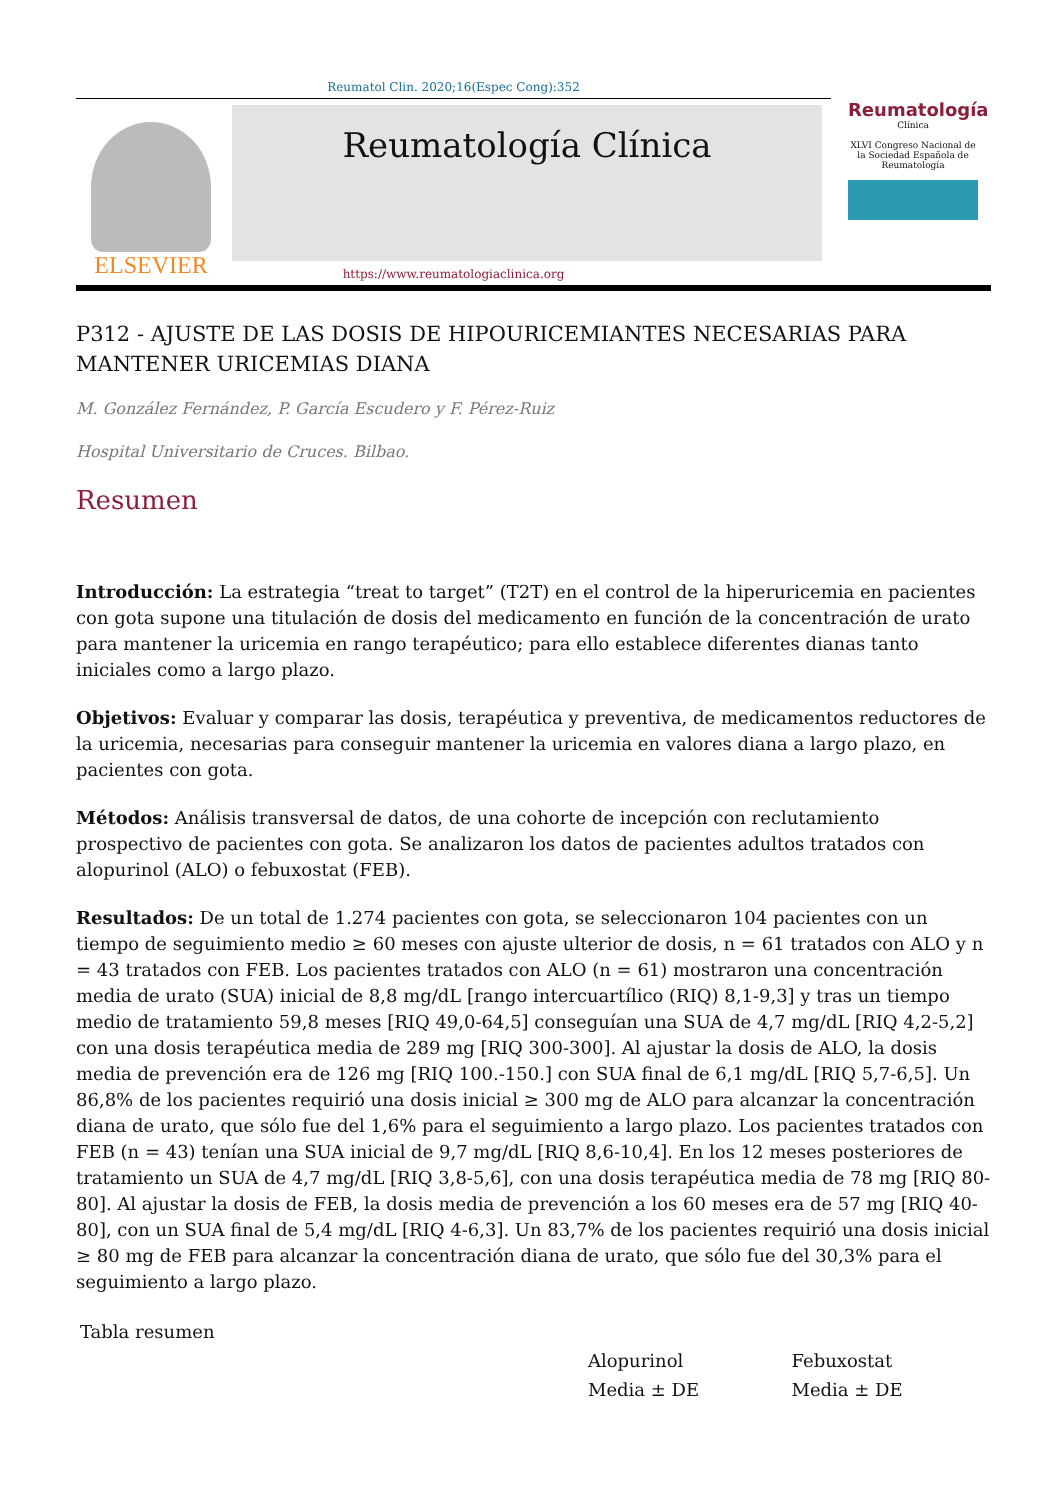Reumatol Clin. 2020;16(Espec Cong):352
ELSEVIER
Reumatología Clínica
Reumatología
Clínica
XLVI Congreso Nacional de la Sociedad Española de Reumatología
https://www.reumatologiaclinica.org
P312 - AJUSTE DE LAS DOSIS DE HIPOURICEMIANTES NECESARIAS PARA MANTENER URICEMIAS DIANA
M. González Fernández, P. García Escudero y F. Pérez-Ruiz
Hospital Universitario de Cruces. Bilbao.
Resumen
Introducción: La estrategia “treat to target” (T2T) en el control de la hiperuricemia en pacientes con gota supone una titulación de dosis del medicamento en función de la concentración de urato para mantener la uricemia en rango terapéutico; para ello establece diferentes dianas tanto iniciales como a largo plazo.
Objetivos: Evaluar y comparar las dosis, terapéutica y preventiva, de medicamentos reductores de la uricemia, necesarias para conseguir mantener la uricemia en valores diana a largo plazo, en pacientes con gota.
Métodos: Análisis transversal de datos, de una cohorte de incepción con reclutamiento prospectivo de pacientes con gota. Se analizaron los datos de pacientes adultos tratados con alopurinol (ALO) o febuxostat (FEB).
Resultados: De un total de 1.274 pacientes con gota, se seleccionaron 104 pacientes con un tiempo de seguimiento medio ≥ 60 meses con ajuste ulterior de dosis, n = 61 tratados con ALO y n = 43 tratados con FEB. Los pacientes tratados con ALO (n = 61) mostraron una concentración media de urato (SUA) inicial de 8,8 mg/dL [rango intercuartílico (RIQ) 8,1-9,3] y tras un tiempo medio de tratamiento 59,8 meses [RIQ 49,0-64,5] conseguían una SUA de 4,7 mg/dL [RIQ 4,2-5,2] con una dosis terapéutica media de 289 mg [RIQ 300-300]. Al ajustar la dosis de ALO, la dosis media de prevención era de 126 mg [RIQ 100.-150.] con SUA final de 6,1 mg/dL [RIQ 5,7-6,5]. Un 86,8% de los pacientes requirió una dosis inicial ≥ 300 mg de ALO para alcanzar la concentración diana de urato, que sólo fue del 1,6% para el seguimiento a largo plazo. Los pacientes tratados con FEB (n = 43) tenían una SUA inicial de 9,7 mg/dL [RIQ 8,6-10,4]. En los 12 meses posteriores de tratamiento un SUA de 4,7 mg/dL [RIQ 3,8-5,6], con una dosis terapéutica media de 78 mg [RIQ 80-80]. Al ajustar la dosis de FEB, la dosis media de prevención a los 60 meses era de 57 mg [RIQ 40-80], con un SUA final de 5,4 mg/dL [RIQ 4-6,3]. Un 83,7% de los pacientes requirió una dosis inicial ≥ 80 mg de FEB para alcanzar la concentración diana de urato, que sólo fue del 30,3% para el seguimiento a largo plazo.
| Tabla resumen | | |
| --- | --- | --- |
| | Alopurinol | Febuxostat |
| | Media ± DE | Media ± DE |